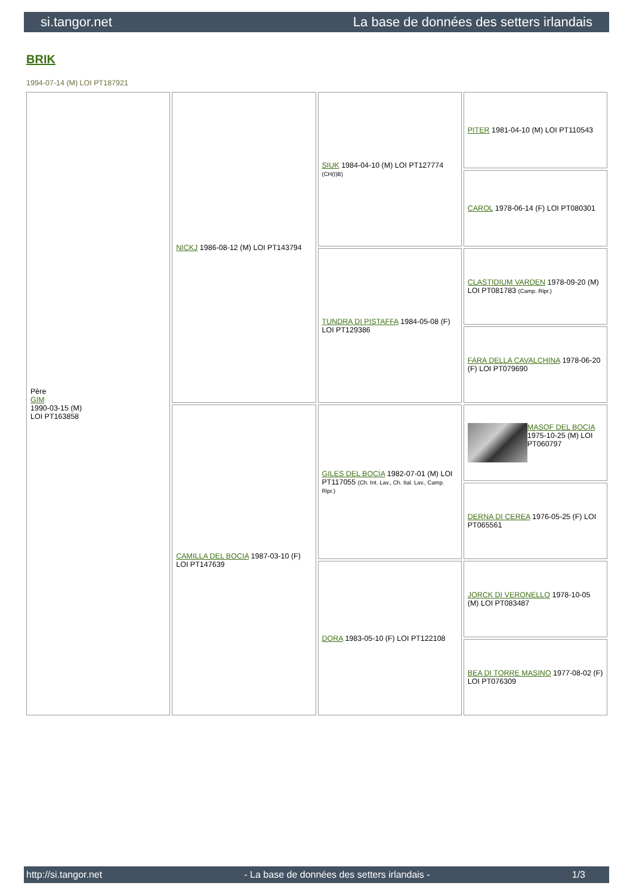si.tangor.net La base de données des setters irlandais
BRIK
1994-07-14 (M) LOI PT187921
| Père GIM 1990-03-15 (M) LOI PT163858 | NICKJ 1986-08-12 (M) LOI PT143794 | SIUK 1984-04-10 (M) LOI PT127774 (CH(I)B) | PITER 1981-04-10 (M) LOI PT110543 |
| | | | CAROL 1978-06-14 (F) LOI PT080301 |
| | | TUNDRA DI PISTAFFA 1984-05-08 (F) LOI PT129386 | CLASTIDIUM VARDEN 1978-09-20 (M) LOI PT081783 (Camp. Ripr.) |
| | | | FARA DELLA CAVALCHINA 1978-06-20 (F) LOI PT079690 |
| | CAMILLA DEL BOCIA 1987-03-10 (F) LOI PT147639 | GILES DEL BOCIA 1982-07-01 (M) LOI PT117055 (Ch. Int. Lav., Ch. Ital. Lav., Camp. Ripr.) | MASOF DEL BOCIA 1975-10-25 (M) LOI PT060797 |
| | | | DERNA DI CEREA 1976-05-25 (F) LOI PT065561 |
| | | DORA 1983-05-10 (F) LOI PT122108 | JORCK DI VERONELLO 1978-10-05 (M) LOI PT083487 |
| | | | BEA DI TORRE MASINO 1977-08-02 (F) LOI PT076309 |
http://si.tangor.net - La base de données des setters irlandais - 1/3